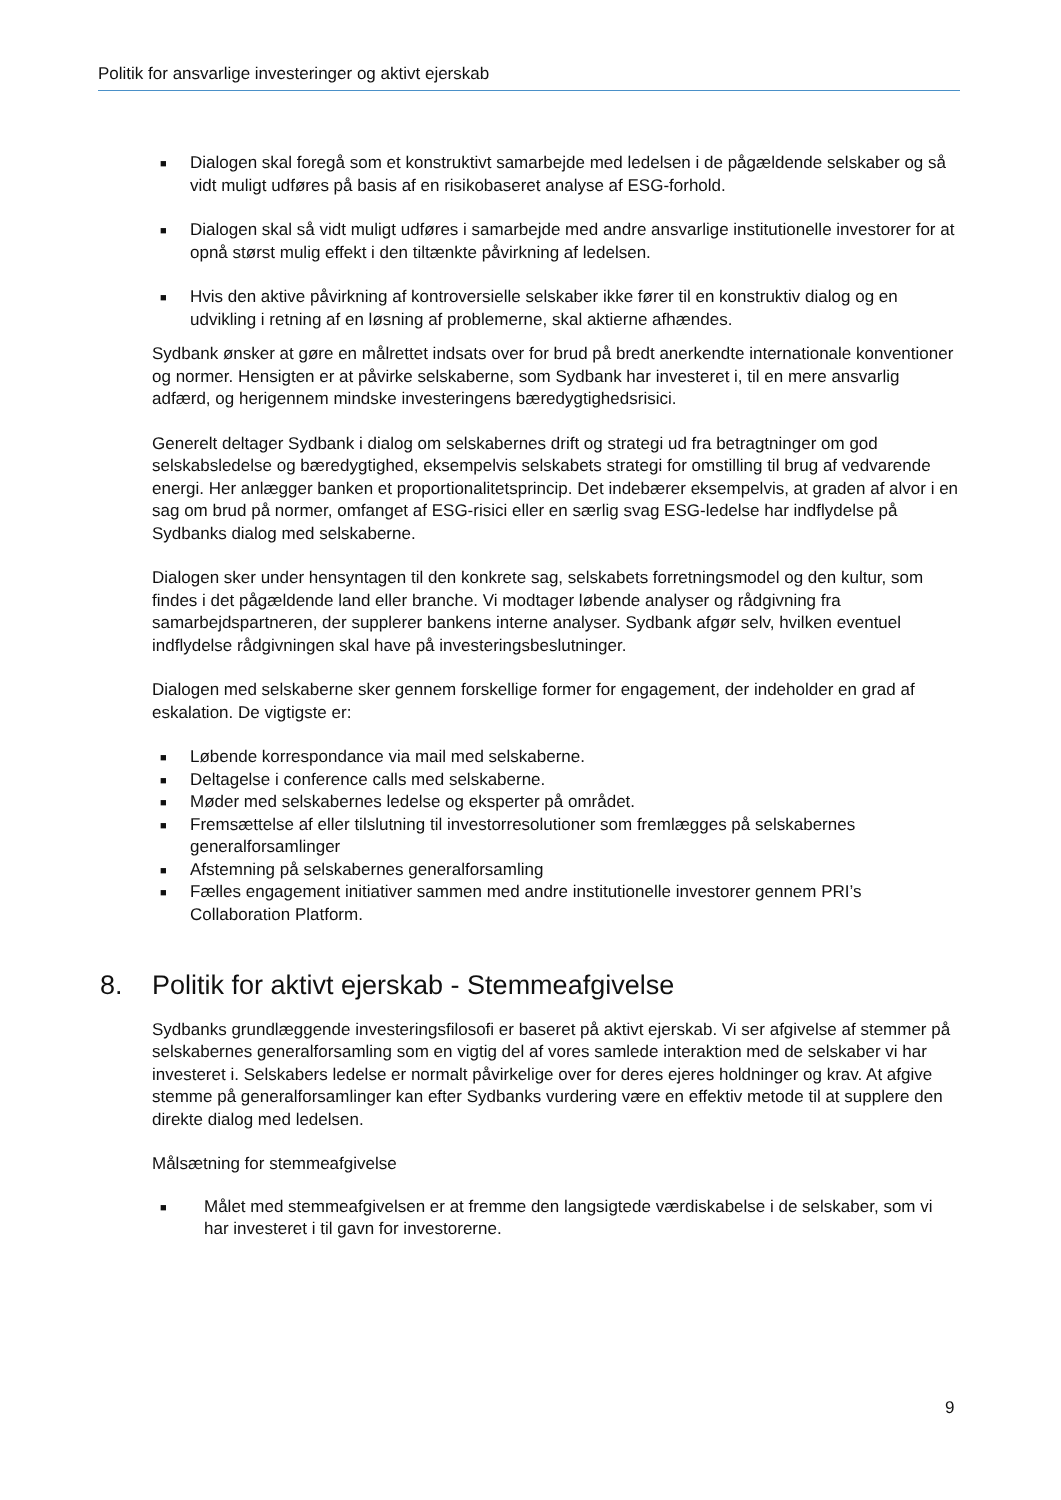Politik for ansvarlige investeringer og aktivt ejerskab
■ Dialogen skal foregå som et konstruktivt samarbejde med ledelsen i de pågældende selskaber og så vidt muligt udføres på basis af en risikobaseret analyse af ESG-forhold.
■ Dialogen skal så vidt muligt udføres i samarbejde med andre ansvarlige institutionelle investorer for at opnå størst mulig effekt i den tiltænkte påvirkning af ledelsen.
■ Hvis den aktive påvirkning af kontroversielle selskaber ikke fører til en konstruktiv dialog og en udvikling i retning af en løsning af problemerne, skal aktierne afhændes.
Sydbank ønsker at gøre en målrettet indsats over for brud på bredt anerkendte internationale konventioner og normer. Hensigten er at påvirke selskaberne, som Sydbank har investeret i, til en mere ansvarlig adfærd, og herigennem mindske investeringens bæredygtighedsrisici.
Generelt deltager Sydbank i dialog om selskabernes drift og strategi ud fra betragtninger om god selskabsledelse og bæredygtighed, eksempelvis selskabets strategi for omstilling til brug af vedvarende energi. Her anlægger banken et proportionalitetsprincip. Det indebærer eksempelvis, at graden af alvor i en sag om brud på normer, omfanget af ESG-risici eller en særlig svag ESG-ledelse har indflydelse på Sydbanks dialog med selskaberne.
Dialogen sker under hensyntagen til den konkrete sag, selskabets forretningsmodel og den kultur, som findes i det pågældende land eller branche. Vi modtager løbende analyser og rådgivning fra samarbejdspartneren, der supplerer bankens interne analyser. Sydbank afgør selv, hvilken eventuel indflydelse rådgivningen skal have på investeringsbeslutninger.
Dialogen med selskaberne sker gennem forskellige former for engagement, der indeholder en grad af eskalation. De vigtigste er:
■ Løbende korrespondance via mail med selskaberne.
■ Deltagelse i conference calls med selskaberne.
■ Møder med selskabernes ledelse og eksperter på området.
■ Fremsættelse af eller tilslutning til investorresolutioner som fremlægges på selskabernes generalforsamlinger
■ Afstemning på selskabernes generalforsamling
■ Fælles engagement initiativer sammen med andre institutionelle investorer gennem PRI’s Collaboration Platform.
8. Politik for aktivt ejerskab - Stemmeafgivelse
Sydbanks grundlæggende investeringsfilosofi er baseret på aktivt ejerskab. Vi ser afgivelse af stemmer på selskabernes generalforsamling som en vigtig del af vores samlede interaktion med de selskaber vi har investeret i. Selskabers ledelse er normalt påvirkelige over for deres ejeres holdninger og krav. At afgive stemme på generalforsamlinger kan efter Sydbanks vurdering være en effektiv metode til at supplere den direkte dialog med ledelsen.
Målsætning for stemmeafgivelse
■ Målet med stemmeafgivelsen er at fremme den langsigtede værdiskabelse i de selskaber, som vi har investeret i til gavn for investorerne.
9